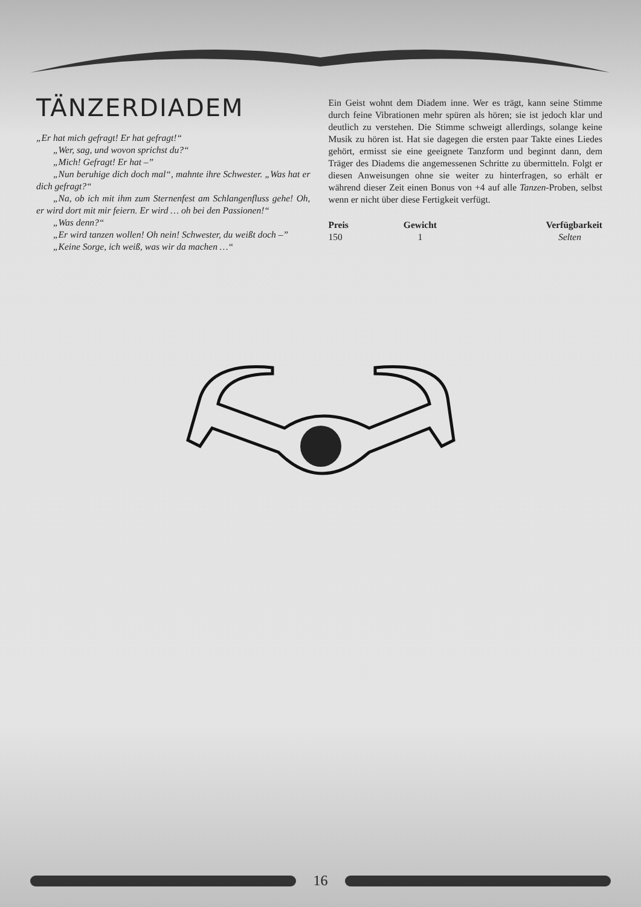TÄNZERDIADEM
„Er hat mich gefragt! Er hat gefragt!“
„Wer, sag, und wovon sprichst du?“
„Mich! Gefragt! Er hat –”
„Nun beruhige dich doch mal“, mahnte ihre Schwester. „Was hat er dich gefragt?“
„Na, ob ich mit ihm zum Sternenfest am Schlangenfluss gehe! Oh, er wird dort mit mir feiern. Er wird … oh bei den Passionen!“
„Was denn?“
„Er wird tanzen wollen! Oh nein! Schwester, du weißt doch –”
„Keine Sorge, ich weiß, was wir da machen …“
Ein Geist wohnt dem Diadem inne. Wer es trägt, kann seine Stimme durch feine Vibrationen mehr spüren als hören; sie ist jedoch klar und deutlich zu verstehen. Die Stimme schweigt allerdings, solange keine Musik zu hören ist. Hat sie dagegen die ersten paar Takte eines Liedes gehört, ermisst sie eine geeignete Tanzform und beginnt dann, dem Träger des Diadems die angemessenen Schritte zu übermitteln. Folgt er diesen Anweisungen ohne sie weiter zu hinterfragen, so erhält er während dieser Zeit einen Bonus von +4 auf alle Tanzen-Proben, selbst wenn er nicht über diese Fertigkeit verfügt.
| Preis | Gewicht | Verfügbarkeit |
| --- | --- | --- |
| 150 | 1 | Selten |
16